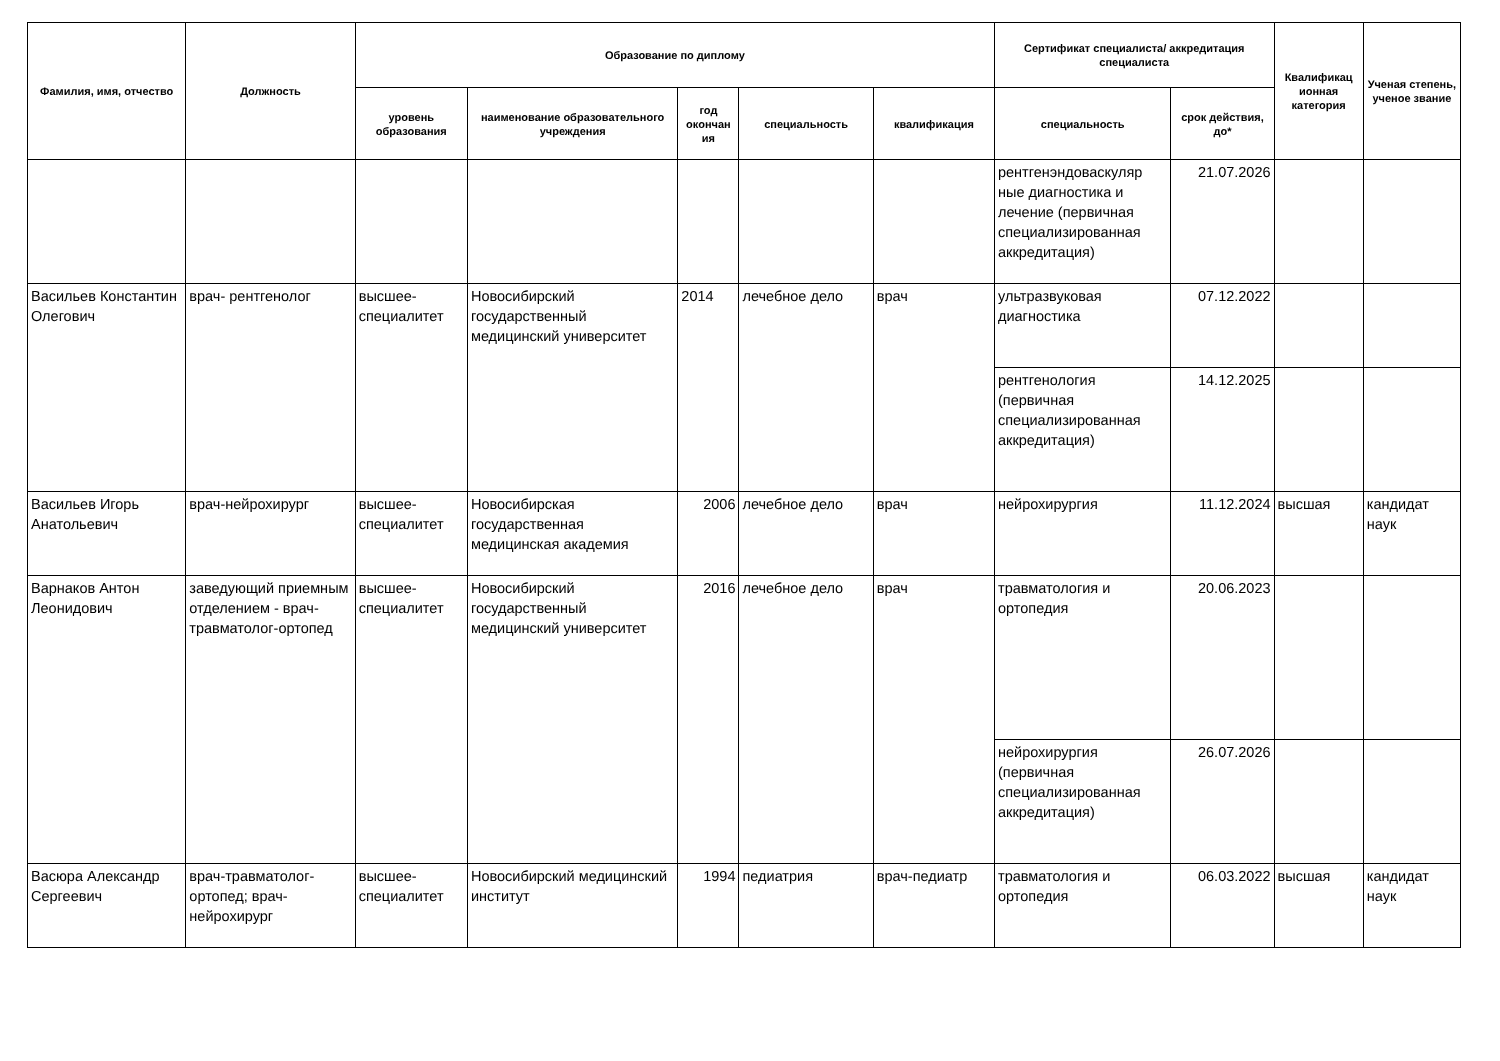| Фамилия, имя, отчество | Должность | Образование по диплому | | | | | Сертификат специалиста/ аккредитация специалиста | | Квалификац ионная категория | Ученая степень, ученое звание |
| --- | --- | --- | --- | --- | --- | --- | --- | --- | --- | --- |
| | | уровень образования | наименование образовательного учреждения | год окончан ия | специальность | квалификация | специальность | срок действия, до* | | |
| | | | | | | | рентгенэндоваскуляр ные диагностика и лечение (первичная специализированная аккредитация) | 21.07.2026 | | |
| Васильев Константин Олегович | врач- рентгенолог | высшее-специалитет | Новосибирский государственный медицинский университет | 2014 | лечебное дело | врач | ультразвуковая диагностика | 07.12.2022 | | |
| | | | | | | | рентгенология (первичная специализированная аккредитация) | 14.12.2025 | | |
| Васильев Игорь Анатольевич | врач-нейрохирург | высшее-специалитет | Новосибирская государственная медицинская академия | 2006 | лечебное дело | врач | нейрохирургия | 11.12.2024 | высшая | кандидат наук |
| Варнаков Антон Леонидович | заведующий приемным отделением - врач-травматолог-ортопед | высшее-специалитет | Новосибирский государственный медицинский университет | 2016 | лечебное дело | врач | травматология и ортопедия | 20.06.2023 | | |
| | | | | | | | нейрохирургия (первичная специализированная аккредитация) | 26.07.2026 | | |
| Васюра Александр Сергеевич | врач-травматолог-ортопед; врач-нейрохирург | высшее-специалитет | Новосибирский медицинский институт | 1994 | педиатрия | врач-педиатр | травматология и ортопедия | 06.03.2022 | высшая | кандидат наук |